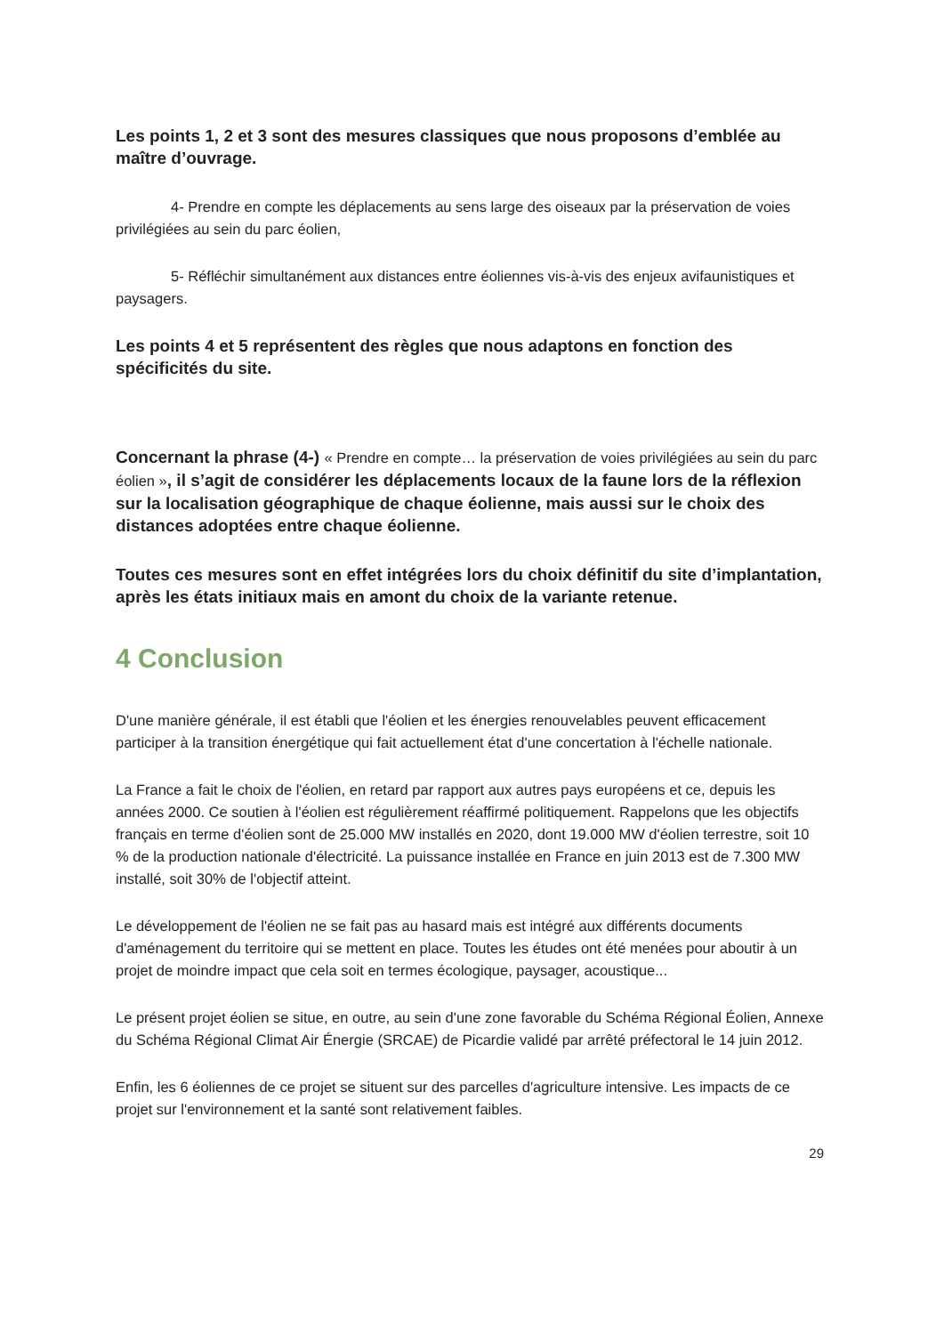Les points 1, 2 et 3 sont des mesures classiques que nous proposons d’emblée au maître d’ouvrage.
4- Prendre en compte les déplacements au sens large des oiseaux par la préservation de voies privilégiées au sein du parc éolien,
5- Réfléchir simultanément aux distances entre éoliennes vis-à-vis des enjeux avifaunistiques et paysagers.
Les points 4 et 5 représentent des règles que nous adaptons en fonction des spécificités du site.
Concernant la phrase (4-) « Prendre en compte… la préservation de voies privilégiées au sein du parc éolien », il s’agit de considérer les déplacements locaux de la faune lors de la réflexion sur la localisation géographique de chaque éolienne, mais aussi sur le choix des distances adoptées entre chaque éolienne.
Toutes ces mesures sont en effet intégrées lors du choix définitif du site d’implantation, après les états initiaux mais en amont du choix de la variante retenue.
4 Conclusion
D'une manière générale, il est établi que l'éolien et les énergies renouvelables peuvent efficacement participer à la transition énergétique qui fait actuellement état d'une concertation à l'échelle nationale.
La France a fait le choix de l'éolien, en retard par rapport aux autres pays européens et ce, depuis les années 2000. Ce soutien à l'éolien est régulièrement réaffirmé politiquement. Rappelons que les objectifs français en terme d'éolien sont de 25.000 MW installés en 2020, dont 19.000 MW d'éolien terrestre, soit 10 % de la production nationale d'électricité. La puissance installée en France en juin 2013 est de 7.300 MW installé, soit 30% de l'objectif atteint.
Le développement de l'éolien ne se fait pas au hasard mais est intégré aux différents documents d'aménagement du territoire qui se mettent en place. Toutes les études ont été menées pour aboutir à un projet de moindre impact que cela soit en termes écologique, paysager, acoustique...
Le présent projet éolien se situe, en outre, au sein d'une zone favorable du Schéma Régional Éolien, Annexe du Schéma Régional Climat Air Énergie (SRCAE) de Picardie validé par arrêté préfectoral le 14 juin 2012.
Enfin, les 6 éoliennes de ce projet se situent sur des parcelles d'agriculture intensive. Les impacts de ce projet sur l'environnement et la santé sont relativement faibles.
29